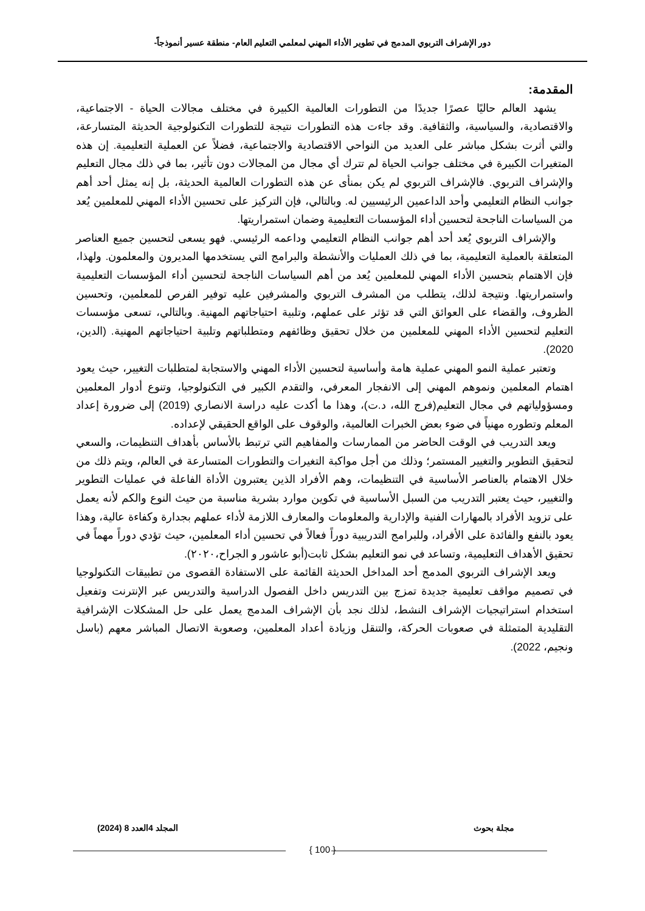دور الإشراف التربوي المدمج في تطوير الأداء المهني لمعلمي التعليم العام- منطقة عسير أنموذجاً-
المقدمة:
يشهد العالم حاليًا عصرًا جديدًا من التطورات العالمية الكبيرة في مختلف مجالات الحياة - الاجتماعية، والاقتصادية، والسياسية، والثقافية. وقد جاءت هذه التطورات نتيجة للتطورات التكنولوجية الحديثة المتسارعة، والتي أثرت بشكل مباشر على العديد من النواحي الاقتصادية والاجتماعية، فضلاً عن العملية التعليمية. إن هذه المتغيرات الكبيرة في مختلف جوانب الحياة لم تترك أي مجال من المجالات دون تأثير، بما في ذلك مجال التعليم والإشراف التربوي. فالإشراف التربوي لم يكن بمنأى عن هذه التطورات العالمية الحديثة، بل إنه يمثل أحد أهم جوانب النظام التعليمي وأحد الداعمين الرئيسيين له. وبالتالي، فإن التركيز على تحسين الأداء المهني للمعلمين يُعد من السياسات الناجحة لتحسين أداء المؤسسات التعليمية وضمان استمراريتها.
والإشراف التربوي يُعد أحد أهم جوانب النظام التعليمي وداعمه الرئيسي. فهو يسعى لتحسين جميع العناصر المتعلقة بالعملية التعليمية، بما في ذلك العمليات والأنشطة والبرامج التي يستخدمها المديرون والمعلمون. ولهذا، فإن الاهتمام بتحسين الأداء المهني للمعلمين يُعد من أهم السياسات الناجحة لتحسين أداء المؤسسات التعليمية واستمراريتها. ونتيجة لذلك، يتطلب من المشرف التربوي والمشرفين عليه توفير الفرص للمعلمين، وتحسين الظروف، والقضاء على العوائق التي قد تؤثر على عملهم، وتلبية احتياجاتهم المهنية. وبالتالي، تسعى مؤسسات التعليم لتحسين الأداء المهني للمعلمين من خلال تحقيق وظائفهم ومتطلباتهم وتلبية احتياجاتهم المهنية. (الدين، 2020).
وتعتبر عملية النمو المهني عملية هامة وأساسية لتحسين الأداء المهني والاستجابة لمتطلبات التغيير، حيث يعود اهتمام المعلمين ونموهم المهني إلى الانفجار المعرفي، والتقدم الكبير في التكنولوجيا، وتنوع أدوار المعلمين ومسؤولياتهم في مجال التعليم(فرج الله، د.ت)، وهذا ما أكدت عليه دراسة الانصاري (2019) إلى ضرورة إعداد المعلم وتطوره مهنياً في ضوء بعض الخبرات العالمية، والوقوف على الواقع الحقيقي لإعداده.
ويعد التدريب في الوقت الحاضر من الممارسات والمفاهيم التي ترتبط بالأساس بأهداف التنظيمات، والسعي لتحقيق التطوير والتغيير المستمر؛ وذلك من أجل مواكبة التغيرات والتطورات المتسارعة في العالم، ويتم ذلك من خلال الاهتمام بالعناصر الأساسية في التنظيمات، وهم الأفراد الذين يعتبرون الأداة الفاعلة في عمليات التطوير والتغيير، حيث يعتبر التدريب من السبل الأساسية في تكوين موارد بشرية مناسبة من حيث النوع والكم لأنه يعمل على تزويد الأفراد بالمهارات الفنية والإدارية والمعلومات والمعارف اللازمة لأداء عملهم بجدارة وكفاءة عالية، وهذا يعود بالنفع والفائدة على الأفراد، وللبرامج التدريبية دوراً فعالاً في تحسين أداء المعلمين، حيث تؤدي دوراً مهماً في تحقيق الأهداف التعليمية، وتساعد في نمو التعليم بشكل ثابت(أبو عاشور و الجراح،٢٠٢٠).
ويعد الإشراف التربوي المدمج أحد المداخل الحديثة القائمة على الاستفادة القصوى من تطبيقات التكنولوجيا في تصميم مواقف تعليمية جديدة تمزج بين التدريس داخل الفصول الدراسية والتدريس عبر الإنترنت وتفعيل استخدام استراتيجيات الإشراف النشط، لذلك نجد بأن الإشراف المدمج يعمل على حل المشكلات الإشرافية التقليدية المتمثلة في صعوبات الحركة، والتنقل وزيادة أعداد المعلمين، وصعوبة الاتصال المباشر معهم (باسل ونجيم، 2022).
مجلة بحوث المجلد 4العدد 8 (2024)
{ 100 }